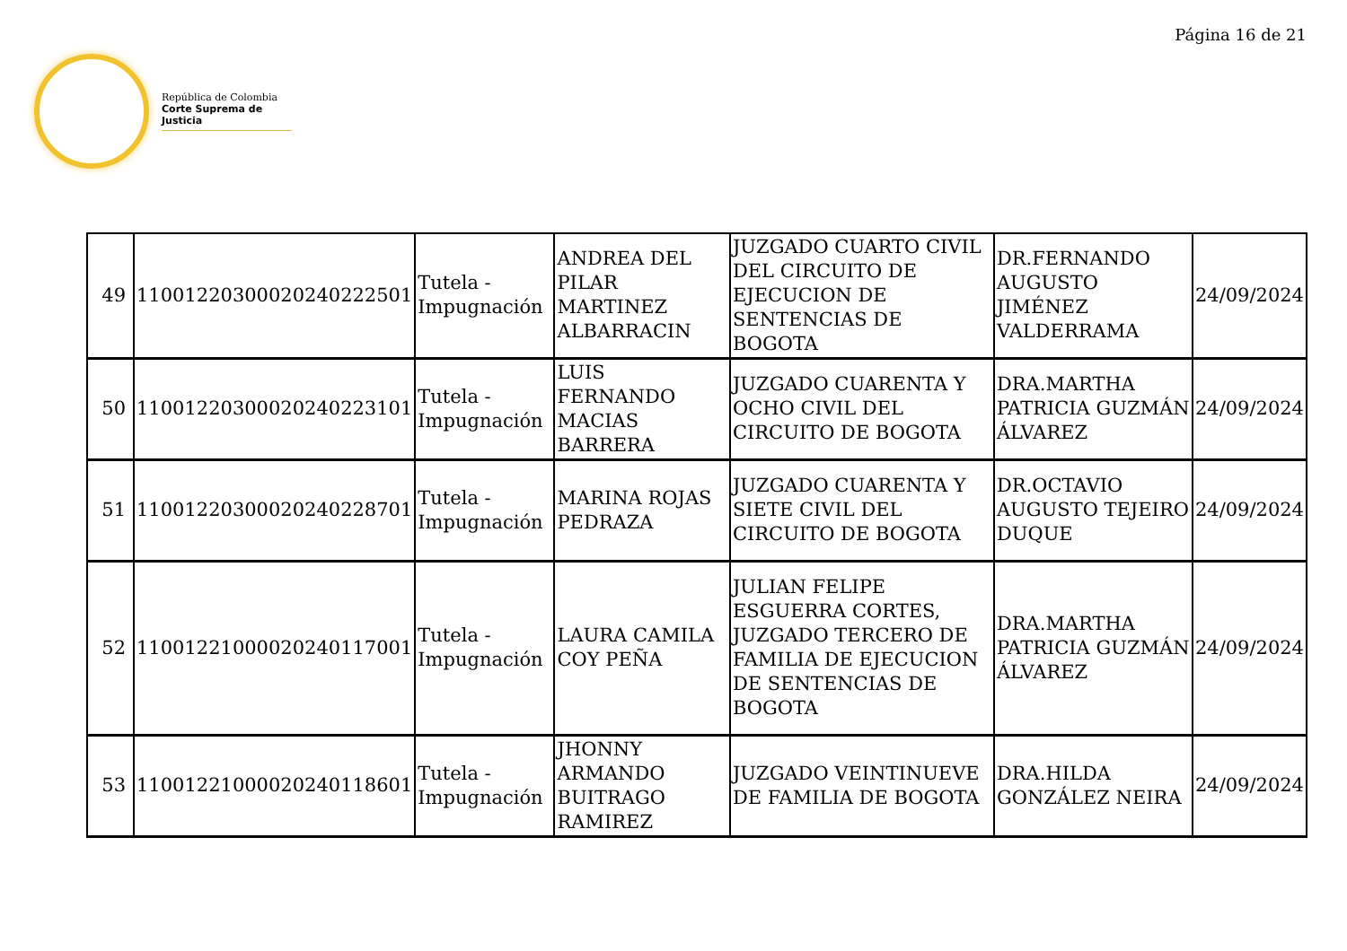Página 16 de 21
República de Colombia
Corte Suprema de Justicia
| 49 | 11001220300020240222501 | Tutela - Impugnación | ANDREA DEL PILAR MARTINEZ ALBARRACIN | JUZGADO CUARTO CIVIL DEL CIRCUITO DE EJECUCION DE SENTENCIAS DE BOGOTA | DR.FERNANDO AUGUSTO JIMÉNEZ VALDERRAMA | 24/09/2024 |
| 50 | 11001220300020240223101 | Tutela - Impugnación | LUIS FERNANDO MACIAS BARRERA | JUZGADO CUARENTA Y OCHO CIVIL DEL CIRCUITO DE BOGOTA | DRA.MARTHA PATRICIA GUZMÁN ÁLVAREZ | 24/09/2024 |
| 51 | 11001220300020240228701 | Tutela - Impugnación | MARINA ROJAS PEDRAZA | JUZGADO CUARENTA Y SIETE CIVIL DEL CIRCUITO DE BOGOTA | DR.OCTAVIO AUGUSTO TEJEIRO DUQUE | 24/09/2024 |
| 52 | 11001221000020240117001 | Tutela - Impugnación | LAURA CAMILA COY PEÑA | JULIAN FELIPE ESGUERRA CORTES, JUZGADO TERCERO DE FAMILIA DE EJECUCION DE SENTENCIAS DE BOGOTA | DRA.MARTHA PATRICIA GUZMÁN ÁLVAREZ | 24/09/2024 |
| 53 | 11001221000020240118601 | Tutela - Impugnación | JHONNY ARMANDO BUITRAGO RAMIREZ | JUZGADO VEINTINUEVE DE FAMILIA DE BOGOTA | DRA.HILDA GONZÁLEZ NEIRA | 24/09/2024 |